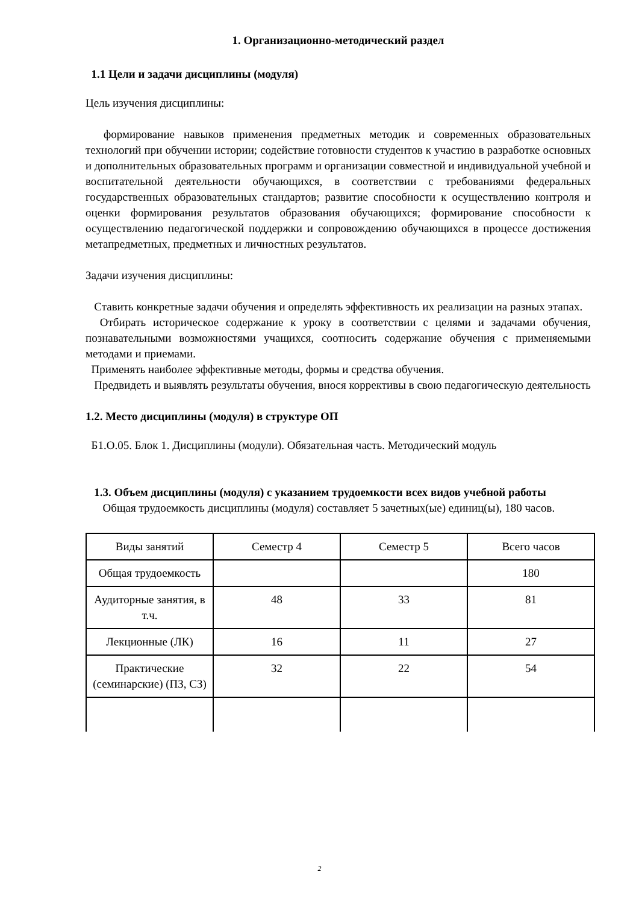1. Организационно-методический раздел
1.1 Цели и задачи дисциплины (модуля)
Цель изучения дисциплины:
формирование навыков применения предметных методик и современных образовательных технологий при обучении истории; содействие готовности студентов к участию в разработке основных и дополнительных образовательных программ и организации совместной и индивидуальной учебной и воспитательной деятельности обучающихся, в соответствии с требованиями федеральных государственных образовательных стандартов; развитие способности к осуществлению контроля и оценки формирования результатов образования обучающихся; формирование способности к осуществлению педагогической поддержки и сопровождению обучающихся в процессе достижения метапредметных, предметных и личностных результатов.
Задачи изучения дисциплины:
Ставить конкретные задачи обучения и определять эффективность их реализации на разных этапах.
Отбирать историческое содержание к уроку в соответствии с целями и задачами обучения, познавательными возможностями учащихся, соотносить содержание обучения с применяемыми методами и приемами.
Применять наиболее эффективные методы, формы и средства обучения.
Предвидеть и выявлять результаты обучения, внося коррективы в свою педагогическую деятельность
1.2. Место дисциплины (модуля) в структуре ОП
Б1.О.05. Блок 1. Дисциплины (модули). Обязательная часть. Методический модуль
1.3. Объем дисциплины (модуля) с указанием трудоемкости всех видов учебной работы
Общая трудоемкость дисциплины (модуля) составляет 5 зачетных(ые) единиц(ы), 180 часов.
| Виды занятий | Семестр 4 | Семестр 5 | Всего часов |
| Общая трудоемкость | | | 180 |
| Аудиторные занятия, в т.ч. | 48 | 33 | 81 |
| Лекционные (ЛК) | 16 | 11 | 27 |
| Практические (семинарские) (ПЗ, СЗ) | 32 | 22 | 54 |
2